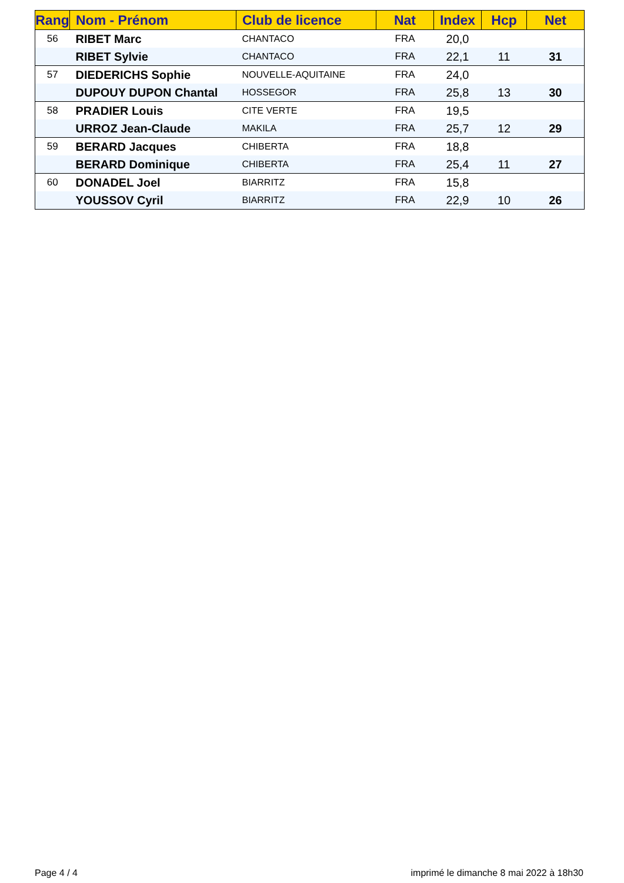| Rang | Nom - Prénom | Club de licence | Nat | Index | Hcp | Net |
| --- | --- | --- | --- | --- | --- | --- |
| 56 | RIBET Marc | CHANTACO | FRA | 20,0 | | |
| | RIBET Sylvie | CHANTACO | FRA | 22,1 | 11 | 31 |
| 57 | DIEDERICHS Sophie | NOUVELLE-AQUITAINE | FRA | 24,0 | | |
| | DUPOUY DUPON Chantal | HOSSEGOR | FRA | 25,8 | 13 | 30 |
| 58 | PRADIER Louis | CITE VERTE | FRA | 19,5 | | |
| | URROZ Jean-Claude | MAKILA | FRA | 25,7 | 12 | 29 |
| 59 | BERARD Jacques | CHIBERTA | FRA | 18,8 | | |
| | BERARD Dominique | CHIBERTA | FRA | 25,4 | 11 | 27 |
| 60 | DONADEL Joel | BIARRITZ | FRA | 15,8 | | |
| | YOUSSOV Cyril | BIARRITZ | FRA | 22,9 | 10 | 26 |
Page 4 / 4
imprimé le dimanche 8 mai 2022 à 18h30